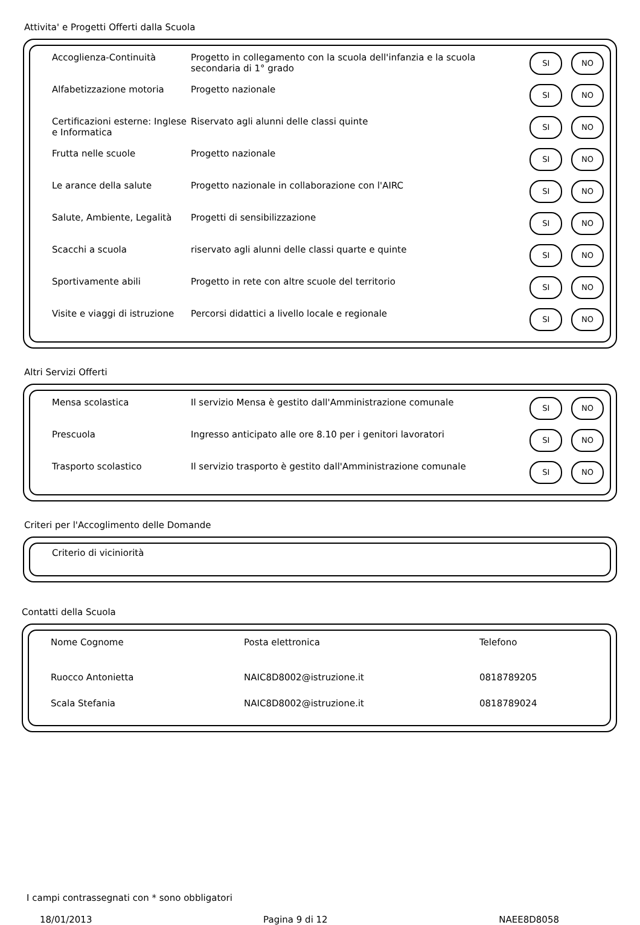Attivita' e Progetti Offerti dalla Scuola
| Accoglienza-Continuità | Progetto in collegamento con la scuola dell'infanzia e la scuola secondaria di 1° grado | SI NO |
| Alfabetizzazione motoria | Progetto nazionale | SI NO |
| Certificazioni esterne: Inglese e Informatica | Riservato agli alunni delle classi quinte | SI NO |
| Frutta nelle scuole | Progetto nazionale | SI NO |
| Le arance della salute | Progetto nazionale in collaborazione con l'AIRC | SI NO |
| Salute, Ambiente, Legalità | Progetti di sensibilizzazione | SI NO |
| Scacchi a scuola | riservato agli alunni delle classi quarte e quinte | SI NO |
| Sportivamente abili | Progetto in rete con altre scuole del territorio | SI NO |
| Visite e viaggi di istruzione | Percorsi didattici a livello locale e regionale | SI NO |
Altri Servizi Offerti
| Mensa scolastica | Il servizio Mensa è gestito dall'Amministrazione comunale | SI NO |
| Prescuola | Ingresso anticipato alle ore 8.10 per i genitori lavoratori | SI NO |
| Trasporto scolastico | Il servizio trasporto è gestito dall'Amministrazione comunale | SI NO |
Criteri per l'Accoglimento delle Domande
Criterio di viciniorità
Contatti della Scuola
| Nome Cognome | Posta elettronica | Telefono |
| Ruocco Antonietta | NAIC8D8002@istruzione.it | 0818789205 |
| Scala Stefania | NAIC8D8002@istruzione.it | 0818789024 |
I campi contrassegnati con * sono obbligatori
18/01/2013 Pagina 9 di 12 NAEE8D8058